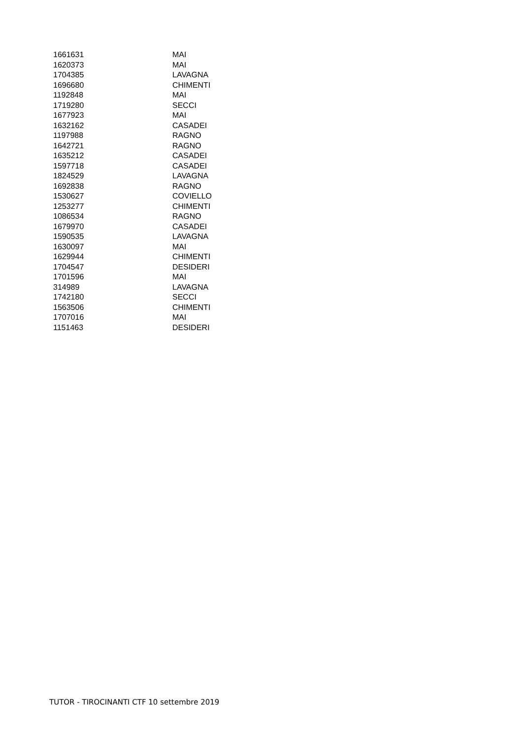| 1661631 | MAI |
| 1620373 | MAI |
| 1704385 | LAVAGNA |
| 1696680 | CHIMENTI |
| 1192848 | MAI |
| 1719280 | SECCI |
| 1677923 | MAI |
| 1632162 | CASADEI |
| 1197988 | RAGNO |
| 1642721 | RAGNO |
| 1635212 | CASADEI |
| 1597718 | CASADEI |
| 1824529 | LAVAGNA |
| 1692838 | RAGNO |
| 1530627 | COVIELLO |
| 1253277 | CHIMENTI |
| 1086534 | RAGNO |
| 1679970 | CASADEI |
| 1590535 | LAVAGNA |
| 1630097 | MAI |
| 1629944 | CHIMENTI |
| 1704547 | DESIDERI |
| 1701596 | MAI |
| 314989 | LAVAGNA |
| 1742180 | SECCI |
| 1563506 | CHIMENTI |
| 1707016 | MAI |
| 1151463 | DESIDERI |
TUTOR - TIROCINANTI CTF 10 settembre 2019